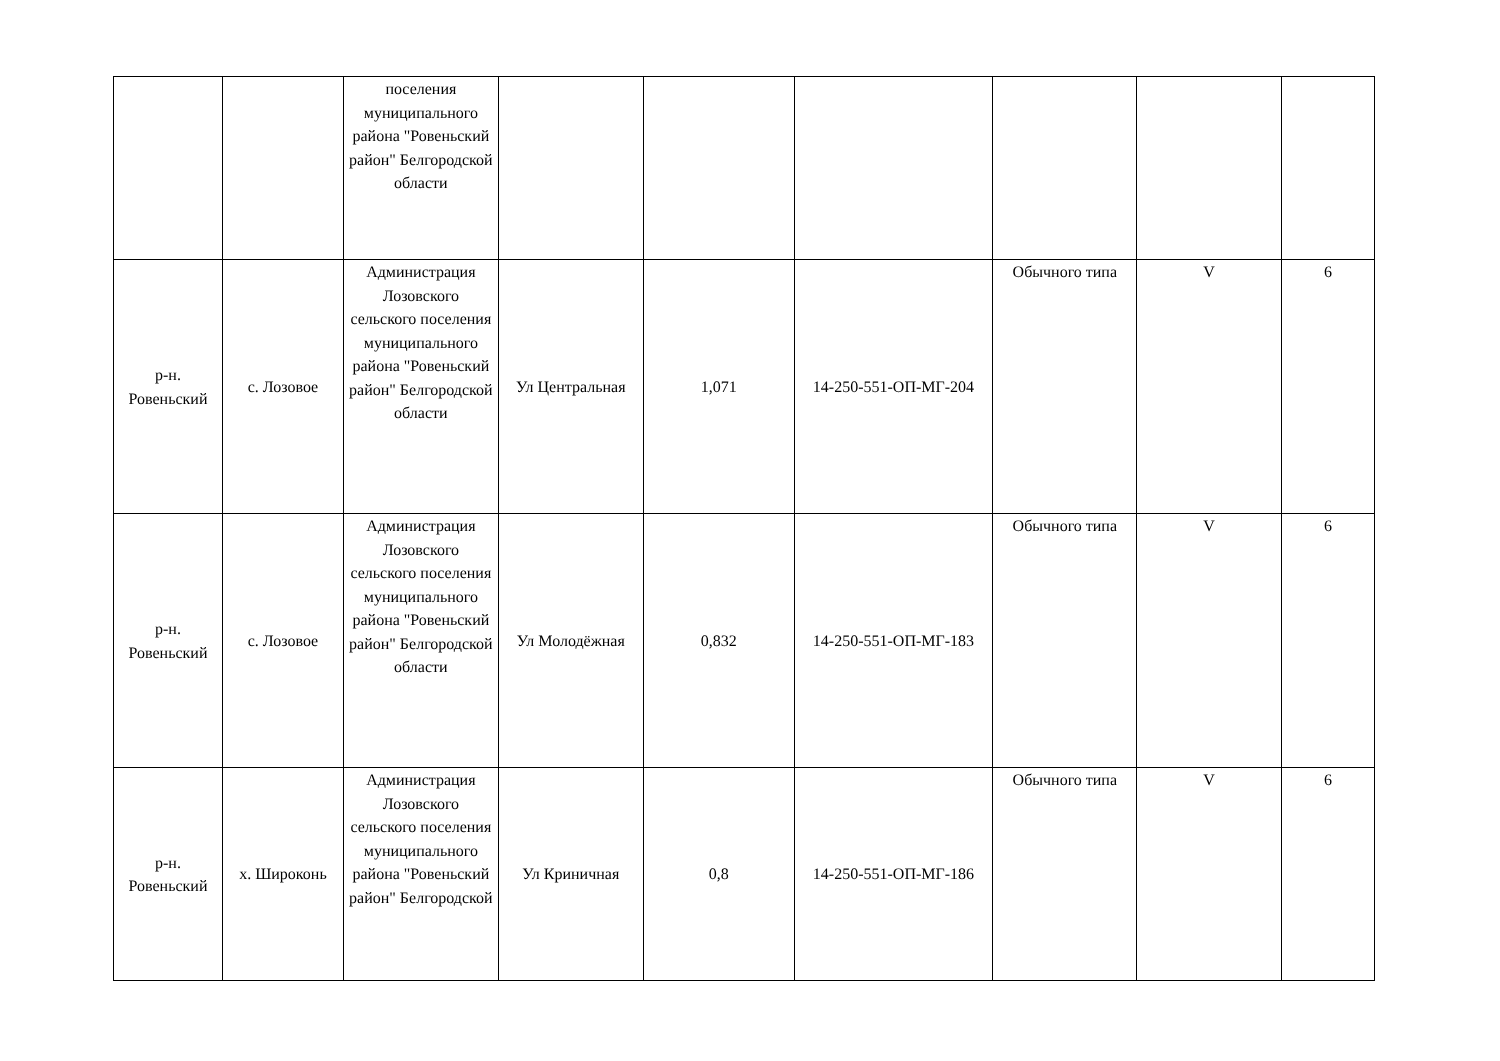| | | поселения муниципального района "Ровеньский район" Белгородской области | | | | | | |
| р-н. Ровеньский | с. Лозовое | Администрация Лозовского сельского поселения муниципального района "Ровеньский район" Белгородской области | Ул Центральная | 1,071 | 14-250-551-ОП-МГ-204 | Обычного типа | V | 6 |
| р-н. Ровеньский | с. Лозовое | Администрация Лозовского сельского поселения муниципального района "Ровеньский район" Белгородской области | Ул Молодёжная | 0,832 | 14-250-551-ОП-МГ-183 | Обычного типа | V | 6 |
| р-н. Ровеньский | х. Широконь | Администрация Лозовского сельского поселения муниципального района "Ровеньский район" Белгородской | Ул Криничная | 0,8 | 14-250-551-ОП-МГ-186 | Обычного типа | V | 6 |